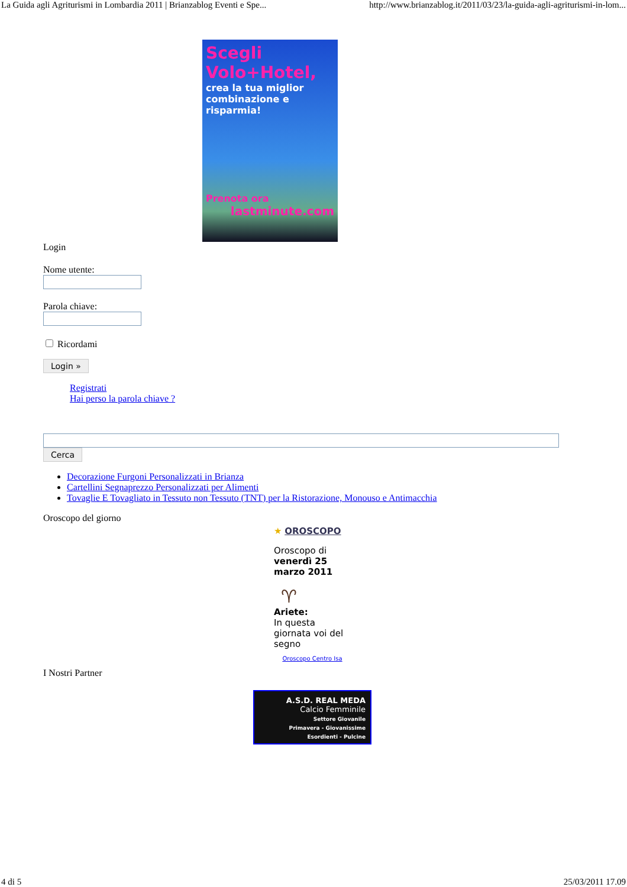La Guida agli Agriturismi in Lombardia 2011 | Brianzablog Eventi e Spe... http://www.brianzablog.it/2011/03/23/la-guida-agli-agriturismi-in-lom...
Scegli Volo+Hotel,
crea la tua miglior combinazione e risparmia!
Prenota ora
lastminute.com
Login
Nome utente:
Parola chiave:
Ricordami
Login »
Registrati
Hai perso la parola chiave ?
Cerca
Decorazione Furgoni Personalizzati in Brianza
Cartellini Segnaprezzo Personalizzati per Alimenti
Tovaglie E Tovagliato in Tessuto non Tessuto (TNT) per la Ristorazione, Monouso e Antimacchia
Oroscopo del giorno
★ OROSCOPO
Oroscopo di venerdì 25 marzo 2011
♈
Ariete:
In questa giornata voi del segno
Oroscopo Centro Isa
I Nostri Partner
A.S.D. REAL MEDA
Calcio Femminile
Settore Giovanile
Primavera - Giovanissime
Esordienti - Pulcine
4 di 5 25/03/2011 17.09